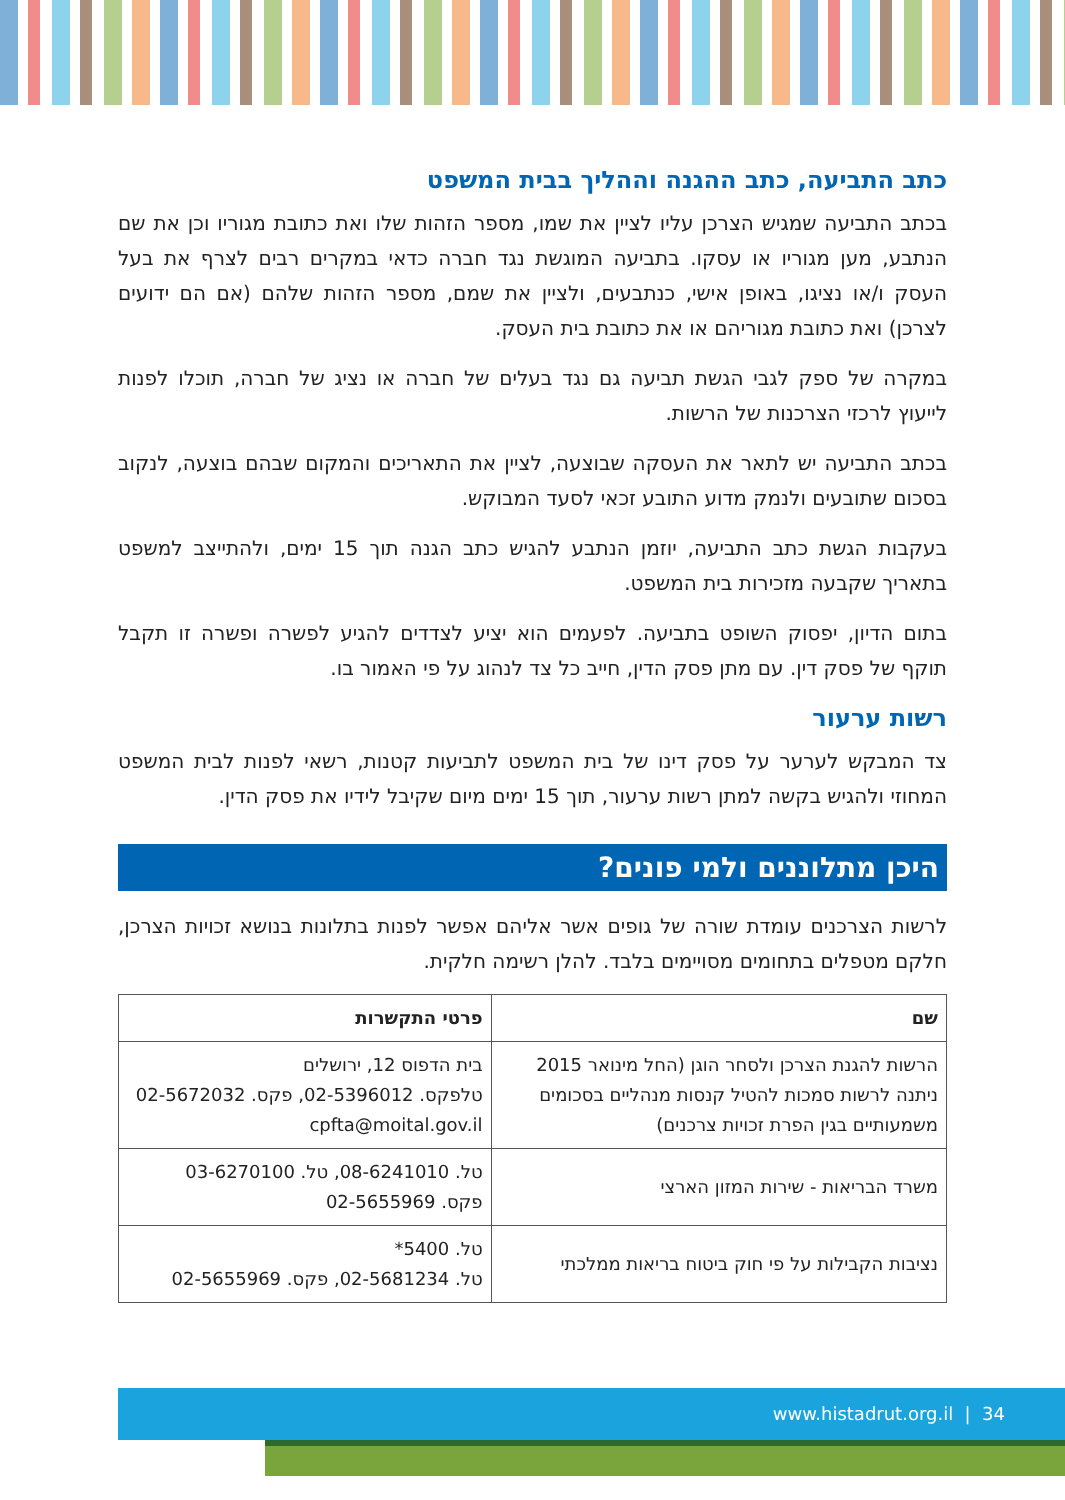כתב התביעה, כתב ההגנה וההליך בבית המשפט
בכתב התביעה שמגיש הצרכן עליו לציין את שמו, מספר הזהות שלו ואת כתובת מגוריו וכן את שם הנתבע, מען מגוריו או עסקו. בתביעה המוגשת נגד חברה כדאי במקרים רבים לצרף את בעל העסק ו/או נציגו, באופן אישי, כנתבעים, ולציין את שמם, מספר הזהות שלהם (אם הם ידועים לצרכן) ואת כתובת מגוריהם או את כתובת בית העסק.
במקרה של ספק לגבי הגשת תביעה גם נגד בעלים של חברה או נציג של חברה, תוכלו לפנות לייעוץ לרכזי הצרכנות של הרשות.
בכתב התביעה יש לתאר את העסקה שבוצעה, לציין את התאריכים והמקום שבהם בוצעה, לנקוב בסכום שתובעים ולנמק מדוע התובע זכאי לסעד המבוקש.
בעקבות הגשת כתב התביעה, יוזמן הנתבע להגיש כתב הגנה תוך 15 ימים, ולהתייצב למשפט בתאריך שקבעה מזכירות בית המשפט.
בתום הדיון, יפסוק השופט בתביעה. לפעמים הוא יציע לצדדים להגיע לפשרה ופשרה זו תקבל תוקף של פסק דין. עם מתן פסק הדין, חייב כל צד לנהוג על פי האמור בו.
רשות ערעור
צד המבקש לערער על פסק דינו של בית המשפט לתביעות קטנות, רשאי לפנות לבית המשפט המחוזי ולהגיש בקשה למתן רשות ערעור, תוך 15 ימים מיום שקיבל לידיו את פסק הדין.
היכן מתלוננים ולמי פונים?
לרשות הצרכנים עומדת שורה של גופים אשר אליהם אפשר לפנות בתלונות בנושא זכויות הצרכן, חלקם מטפלים בתחומים מסויימים בלבד. להלן רשימה חלקית.
| שם | פרטי התקשרות |
| --- | --- |
| הרשות להגנת הצרכן ולסחר הוגן (החל מינואר 2015 ניתנה לרשות סמכות להטיל קנסות מנהליים בסכומים משמעותיים בגין הפרת זכויות צרכנים) | בית הדפוס 12, ירושלים טלפקס. 02-5396012, פקס. 02-5672032 cpfta@moital.gov.il |
| משרד הבריאות - שירות המזון הארצי | טל. 08-6241010, טל. 03-6270100 פקס. 02-5655969 |
| נציבות הקבילות על פי חוק ביטוח בריאות ממלכתי | טל. 5400* טל. 02-5681234, פקס. 02-5655969 |
www.histadrut.org.il | 34